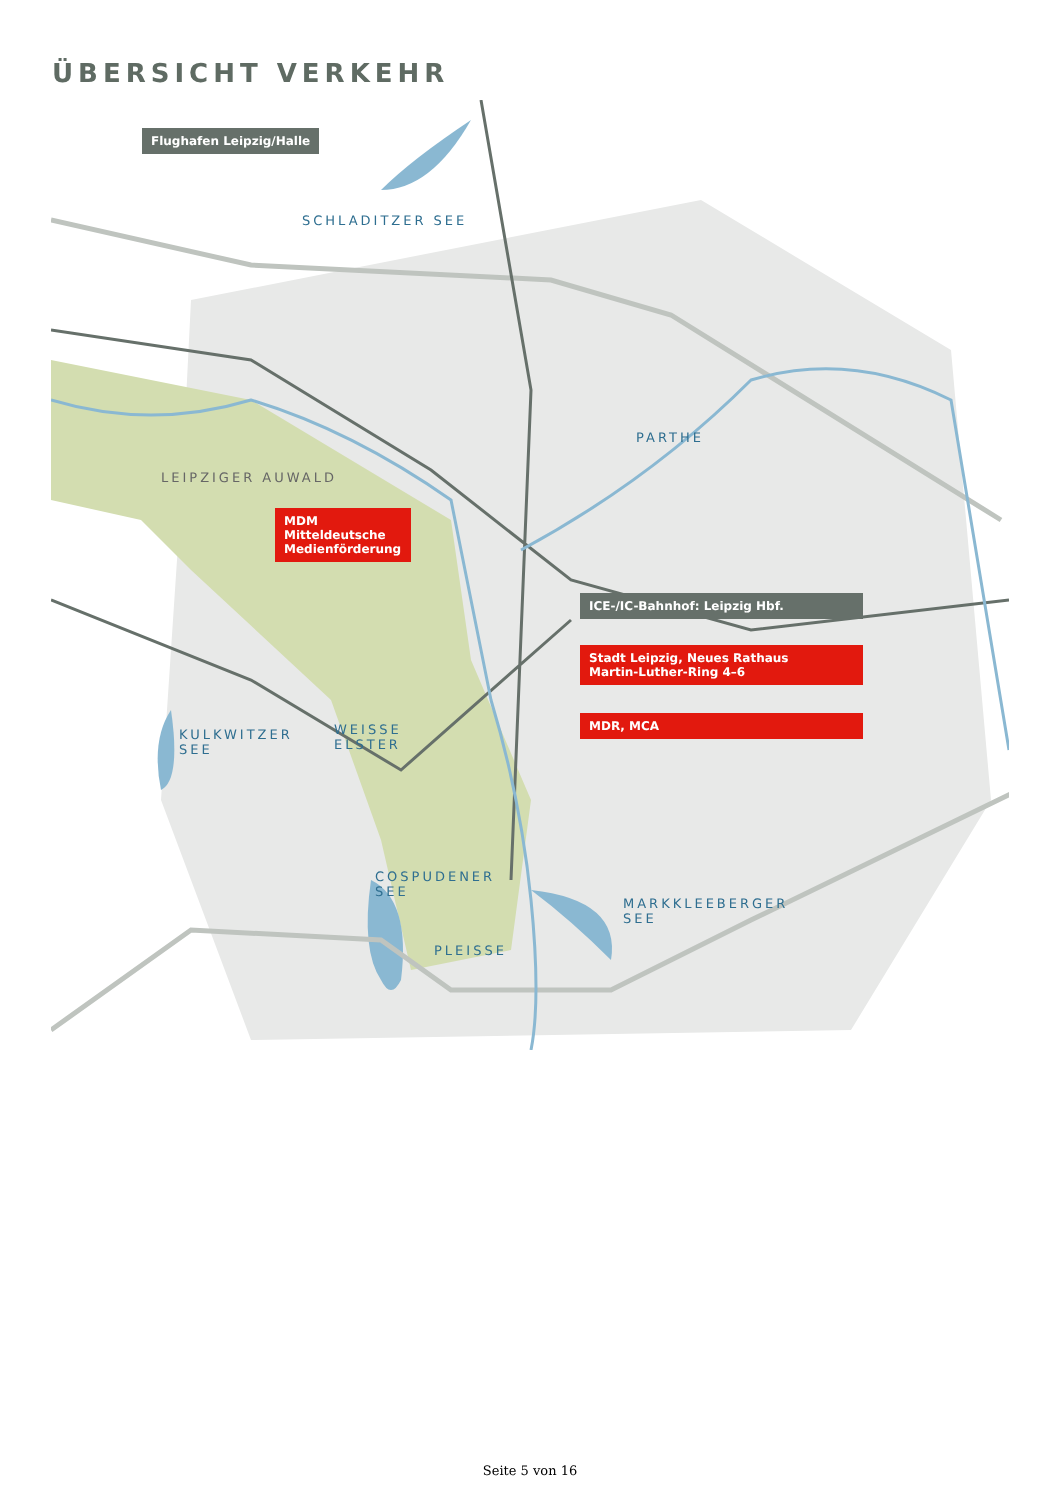ÜBERSICHT VERKEHR
Flughafen Leipzig/Halle
SCHLADITZER SEE
PARTHE
LEIPZIGER AUWALD
MDM Mitteldeutsche Medienförderung
ICE-/IC-Bahnhof: Leipzig Hbf.
Stadt Leipzig, Neues Rathaus
Martin-Luther-Ring 4–6
KULKWITZER
SEE
WEISSE
ELSTER
MDR, MCA
COSPUDENER
SEE
MARKKLEEBERGER
SEE
PLEISSE
Seite 5 von 16